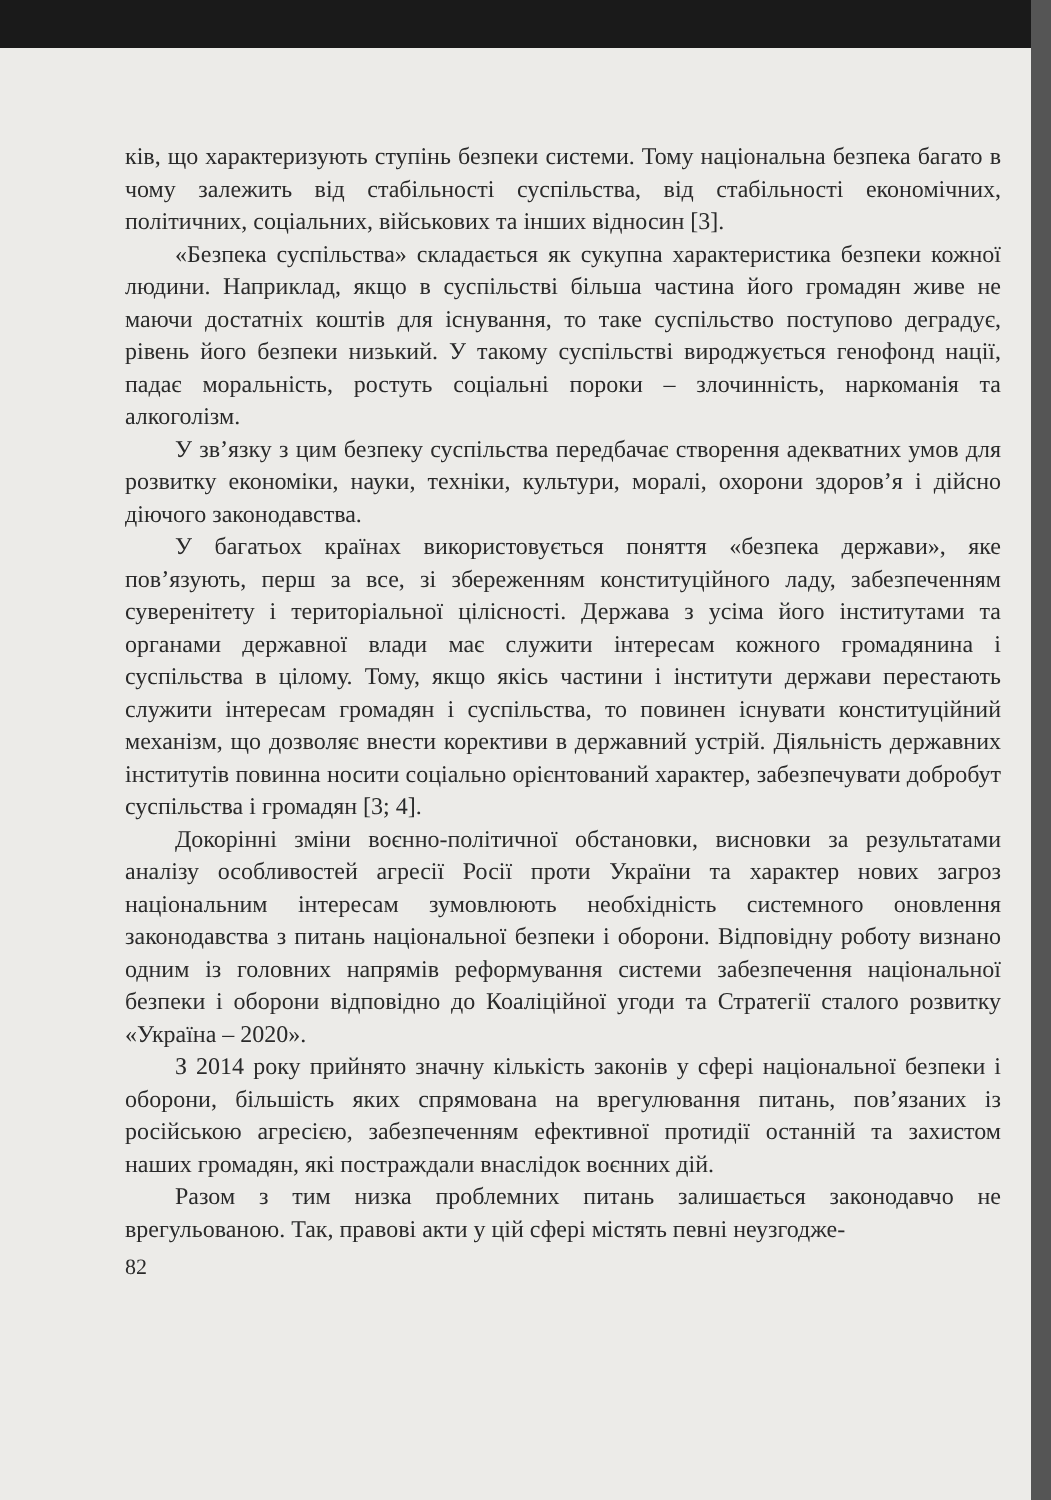ків, що характеризують ступінь безпеки системи. Тому національна безпека багато в чому залежить від стабільності суспільства, від стабільності економічних, політичних, соціальних, військових та інших відносин [3].
«Безпека суспільства» складається як сукупна характеристика безпеки кожної людини. Наприклад, якщо в суспільстві більша частина його громадян живе не маючи достатніх коштів для існування, то таке суспільство поступово деградує, рівень його безпеки низький. У такому суспільстві вироджується генофонд нації, падає моральність, ростуть соціальні пороки – злочинність, наркоманія та алкоголізм.
У зв’язку з цим безпеку суспільства передбачає створення адекватних умов для розвитку економіки, науки, техніки, культури, моралі, охорони здоров’я і дійсно діючого законодавства.
У багатьох країнах використовується поняття «безпека держави», яке пов’язують, перш за все, зі збереженням конституційного ладу, забезпеченням суверенітету і територіальної цілісності. Держава з усіма його інститутами та органами державної влади має служити інтересам кожного громадянина і суспільства в цілому. Тому, якщо якісь частини і інститути держави перестають служити інтересам громадян і суспільства, то повинен існувати конституційний механізм, що дозволяє внести корективи в державний устрій. Діяльність державних інститутів повинна носити соціально орієнтований характер, забезпечувати добробут суспільства і громадян [3; 4].
Докорінні зміни воєнно-політичної обстановки, висновки за результатами аналізу особливостей агресії Росії проти України та характер нових загроз національним інтересам зумовлюють необхідність системного оновлення законодавства з питань національної безпеки і оборони. Відповідну роботу визнано одним із головних напрямів реформування системи забезпечення національної безпеки і оборони відповідно до Коаліційної угоди та Стратегії сталого розвитку «Україна – 2020».
З 2014 року прийнято значну кількість законів у сфері національної безпеки і оборони, більшість яких спрямована на врегулювання питань, пов’язаних із російською агресією, забезпеченням ефективної протидії останній та захистом наших громадян, які постраждали внаслідок воєнних дій.
Разом з тим низка проблемних питань залишається законодавчо не врегульованою. Так, правові акти у цій сфері містять певні неузгодже-
82